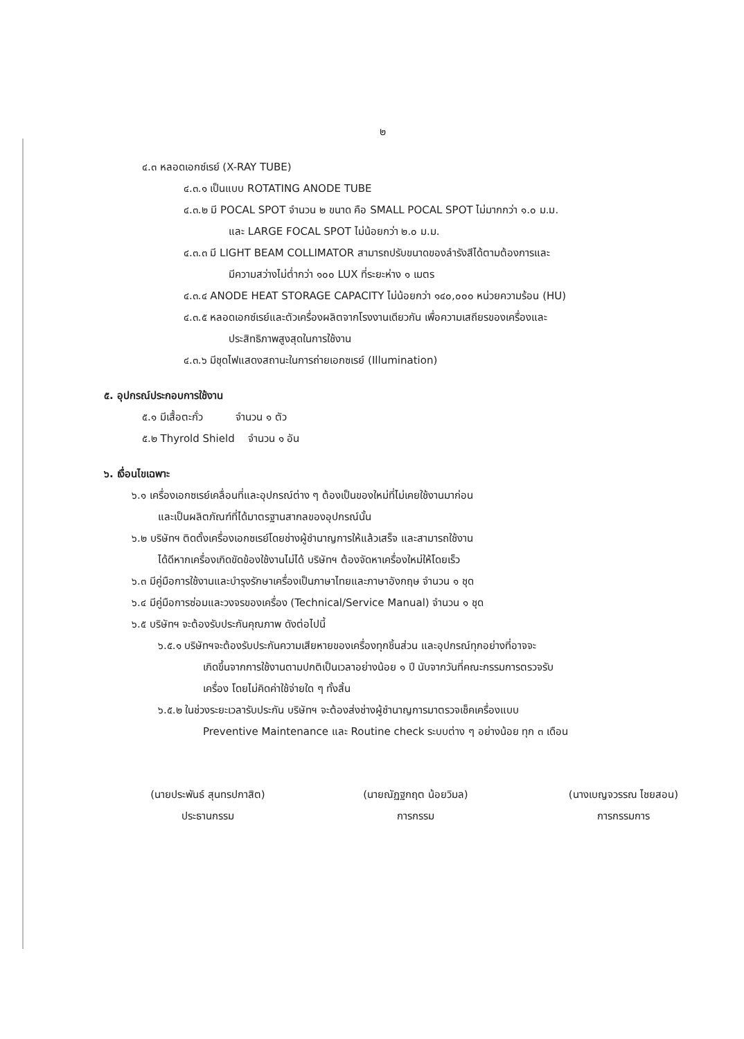๒
๔.๓ หลอดเอกซ์เรย์ (X-RAY TUBE)
๔.๓.๑ เป็นแบบ ROTATING ANODE TUBE
๔.๓.๒ มี POCAL SPOT จำนวน ๒ ขนาด คือ SMALL POCAL SPOT ไม่มากกว่า ๑.๐ ม.ม.
และ LARGE FOCAL SPOT ไม่น้อยกว่า ๒.๐ ม.ม.
๔.๓.๓ มี LIGHT BEAM COLLIMATOR สามารถปรับขนาดของลำรังสีได้ตามต้องการและ
มีความสว่างไม่ต่ำกว่า ๑๐๐ LUX ที่ระยะห่าง ๑ เมตร
๔.๓.๔ ANODE HEAT STORAGE CAPACITY ไม่น้อยกว่า ๑๔๐,๐๐๐ หน่วยความร้อน (HU)
๔.๓.๕ หลอดเอกซ์เรย์และตัวเครื่องผลิตจากโรงงานเดียวกัน เพื่อความเสถียรของเครื่องและ
ประสิทธิภาพสูงสุดในการใช้งาน
๔.๓.๖ มีชุดไฟแสดงสถานะในการถ่ายเอกซเรย์ (Illumination)
๕. อุปกรณ์ประกอบการใช้งาน
๕.๑ มีเสื้อตะกั่ว จำนวน ๑ ตัว
๕.๒ Thyrold Shield จำนวน ๑ อัน
๖. เงื่อนไขเฉพาะ
๖.๑ เครื่องเอกซเรย์เคลื่อนที่และอุปกรณ์ต่าง ๆ ต้องเป็นของใหม่ที่ไม่เคยใช้งานมาก่อน
และเป็นผลิตภัณฑ์ที่ได้มาตรฐานสากลของอุปกรณ์นั้น
๖.๒ บริษัทฯ ติดตั้งเครื่องเอกซเรย์โดยช่างผู้ชำนาญการให้แล้วเสร็จ และสามารถใช้งาน
ได้ดีหากเครื่องเกิดขัดข้องใช้งานไม่ได้ บริษัทฯ ต้องจัดหาเครื่องใหม่ให้โดยเร็ว
๖.๓ มีคู่มือการใช้งานและบำรุงรักษาเครื่องเป็นภาษาไทยและภาษาอังกฤษ จำนวน ๑ ชุด
๖.๔ มีคู่มือการซ่อมและวงจรของเครื่อง (Technical/Service Manual) จำนวน ๑ ชุด
๖.๕ บริษัทฯ จะต้องรับประกันคุณภาพ ดังต่อไปนี้
๖.๕.๑ บริษัทฯจะต้องรับประกันความเสียหายของเครื่องทุกชิ้นส่วน และอุปกรณ์ทุกอย่างที่อาจจะ
เกิดขึ้นจากการใช้งานตามปกติเป็นเวลาอย่างน้อย ๑ ปี นับจากวันที่คณะกรรมการตรวจรับ
เครื่อง โดยไม่คิดค่าใช้จ่ายใด ๆ ทั้งสิ้น
๖.๕.๒ ในช่วงระยะเวลารับประกัน บริษัทฯ จะต้องส่งช่างผู้ชำนาญการมาตรวจเช็คเครื่องแบบ
Preventive Maintenance และ Routine check ระบบต่าง ๆ อย่างน้อย ทุก ๓ เดือน
(นายประพันธ์ สุนทรปกาสิต)
ประธานกรรม
(นายณัฏฐกฤต น้อยวิมล)
การกรรม
(นางเบญจวรรณ ไชยสอน)
การกรรมการ